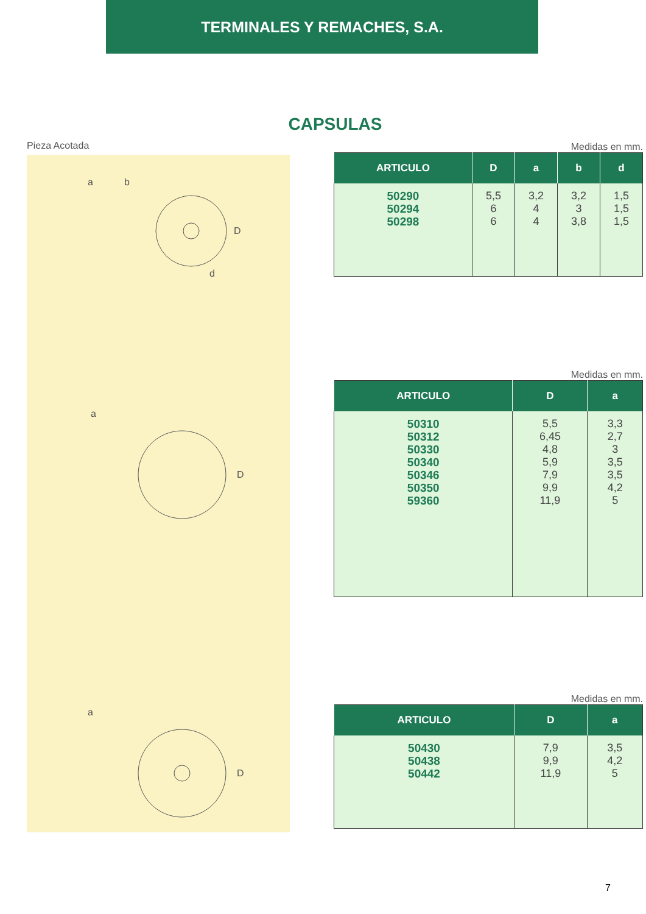TERMINALES Y REMACHES, S.A.
CAPSULAS
Pieza Acotada
D
d
a
b
D
a
D
a
Medidas en mm.
| ARTICULO | D | a | b | d |
| --- | --- | --- | --- | --- |
| 50290 50294 50298 | 5,5 6 6 | 3,2 4 4 | 3,2 3 3,8 | 1,5 1,5 1,5 |
Medidas en mm.
| ARTICULO | D | a |
| --- | --- | --- |
| 50310 50312 50330 50340 50346 50350 59360 | 5,5 6,45 4,8 5,9 7,9 9,9 11,9 | 3,3 2,7 3 3,5 3,5 4,2 5 |
Medidas en mm.
| ARTICULO | D | a |
| --- | --- | --- |
| 50430 50438 50442 | 7,9 9,9 11,9 | 3,5 4,2 5 |
7